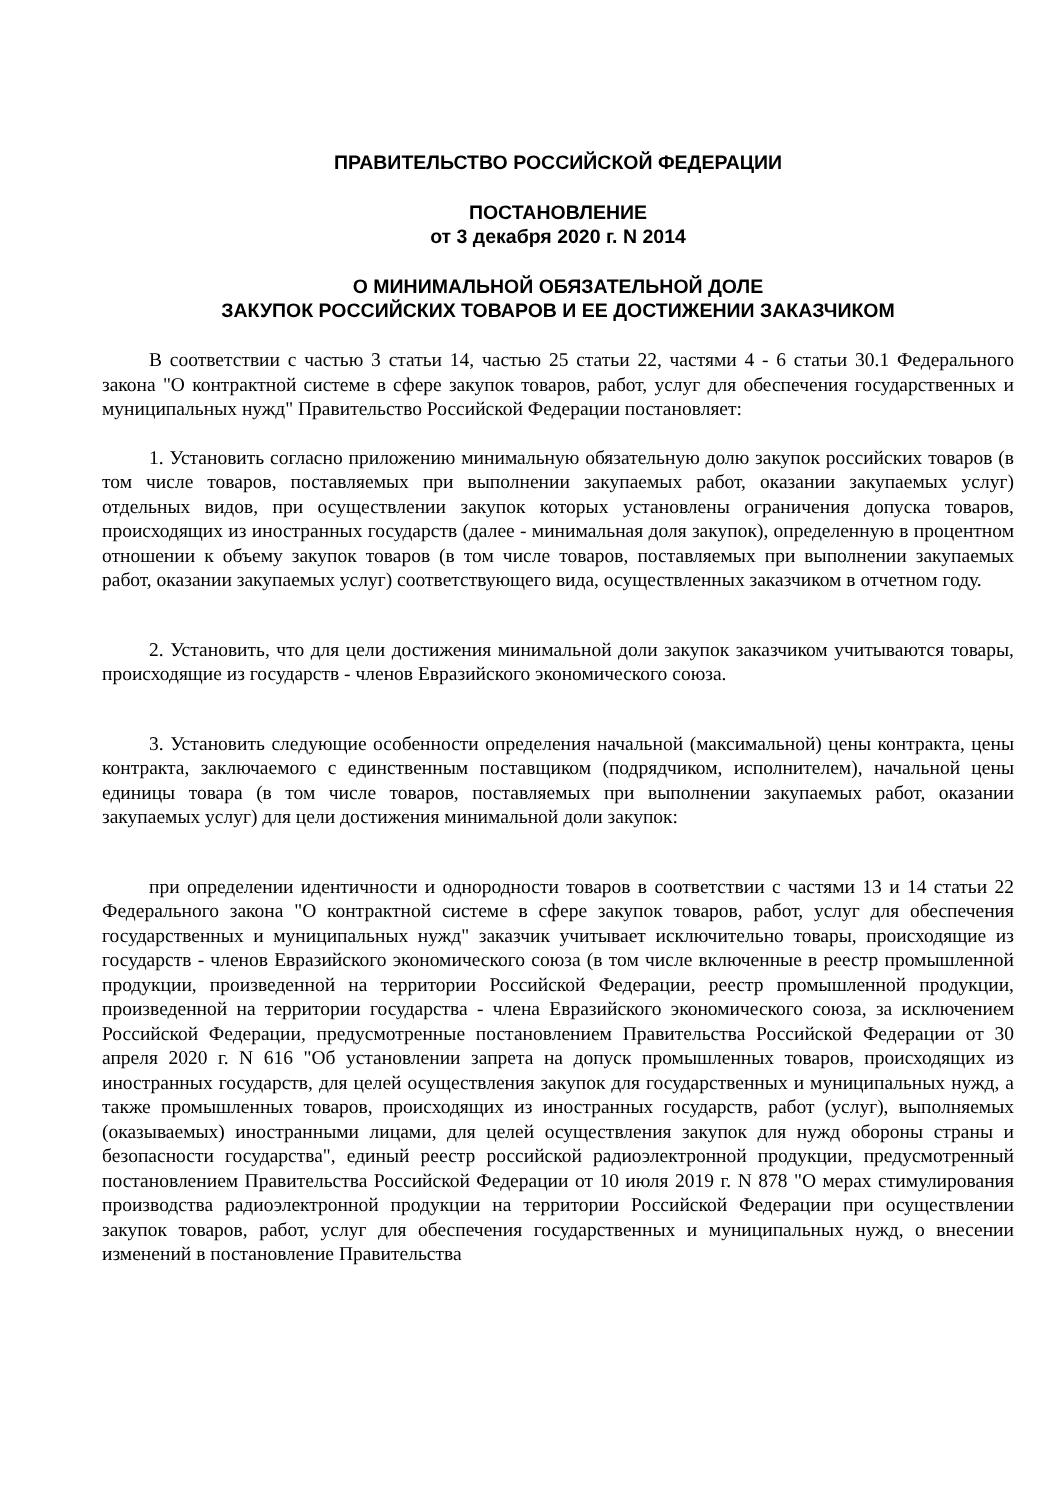ПРАВИТЕЛЬСТВО РОССИЙСКОЙ ФЕДЕРАЦИИ
ПОСТАНОВЛЕНИЕ
от 3 декабря 2020 г. N 2014
О МИНИМАЛЬНОЙ ОБЯЗАТЕЛЬНОЙ ДОЛЕ
ЗАКУПОК РОССИЙСКИХ ТОВАРОВ И ЕЕ ДОСТИЖЕНИИ ЗАКАЗЧИКОМ
В соответствии с частью 3 статьи 14, частью 25 статьи 22, частями 4 - 6 статьи 30.1 Федерального закона "О контрактной системе в сфере закупок товаров, работ, услуг для обеспечения государственных и муниципальных нужд" Правительство Российской Федерации постановляет:
1. Установить согласно приложению минимальную обязательную долю закупок российских товаров (в том числе товаров, поставляемых при выполнении закупаемых работ, оказании закупаемых услуг) отдельных видов, при осуществлении закупок которых установлены ограничения допуска товаров, происходящих из иностранных государств (далее - минимальная доля закупок), определенную в процентном отношении к объему закупок товаров (в том числе товаров, поставляемых при выполнении закупаемых работ, оказании закупаемых услуг) соответствующего вида, осуществленных заказчиком в отчетном году.
2. Установить, что для цели достижения минимальной доли закупок заказчиком учитываются товары, происходящие из государств - членов Евразийского экономического союза.
3. Установить следующие особенности определения начальной (максимальной) цены контракта, цены контракта, заключаемого с единственным поставщиком (подрядчиком, исполнителем), начальной цены единицы товара (в том числе товаров, поставляемых при выполнении закупаемых работ, оказании закупаемых услуг) для цели достижения минимальной доли закупок:
при определении идентичности и однородности товаров в соответствии с частями 13 и 14 статьи 22 Федерального закона "О контрактной системе в сфере закупок товаров, работ, услуг для обеспечения государственных и муниципальных нужд" заказчик учитывает исключительно товары, происходящие из государств - членов Евразийского экономического союза (в том числе включенные в реестр промышленной продукции, произведенной на территории Российской Федерации, реестр промышленной продукции, произведенной на территории государства - члена Евразийского экономического союза, за исключением Российской Федерации, предусмотренные постановлением Правительства Российской Федерации от 30 апреля 2020 г. N 616 "Об установлении запрета на допуск промышленных товаров, происходящих из иностранных государств, для целей осуществления закупок для государственных и муниципальных нужд, а также промышленных товаров, происходящих из иностранных государств, работ (услуг), выполняемых (оказываемых) иностранными лицами, для целей осуществления закупок для нужд обороны страны и безопасности государства", единый реестр российской радиоэлектронной продукции, предусмотренный постановлением Правительства Российской Федерации от 10 июля 2019 г. N 878 "О мерах стимулирования производства радиоэлектронной продукции на территории Российской Федерации при осуществлении закупок товаров, работ, услуг для обеспечения государственных и муниципальных нужд, о внесении изменений в постановление Правительства